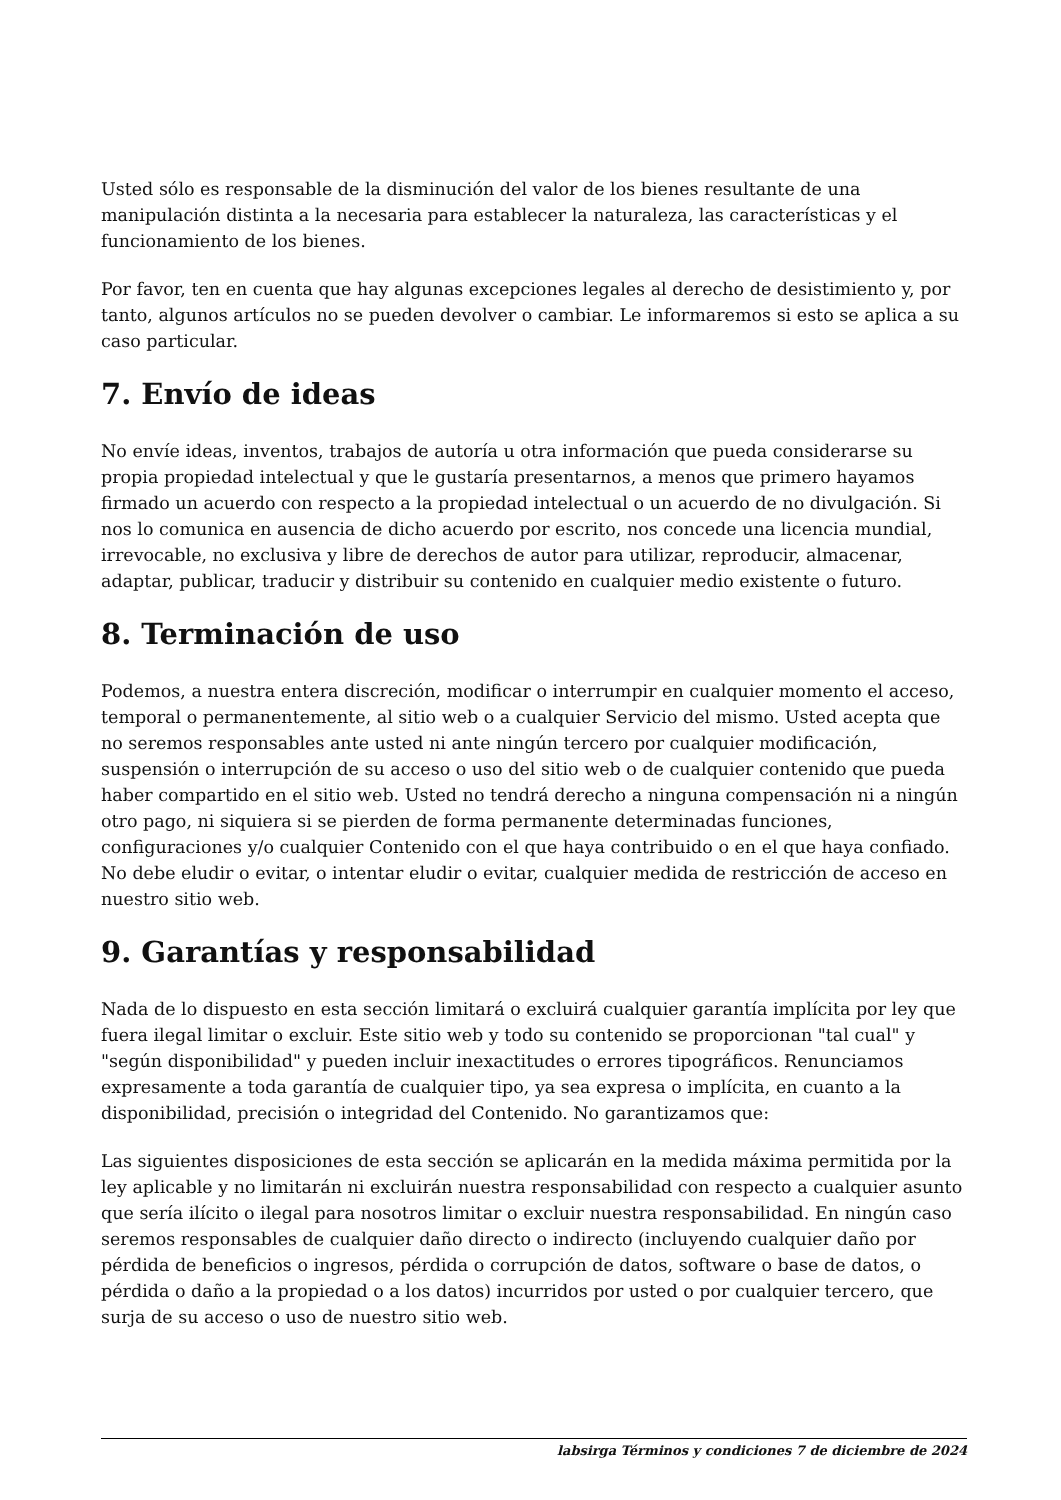Usted sólo es responsable de la disminución del valor de los bienes resultante de una manipulación distinta a la necesaria para establecer la naturaleza, las características y el funcionamiento de los bienes.
Por favor, ten en cuenta que hay algunas excepciones legales al derecho de desistimiento y, por tanto, algunos artículos no se pueden devolver o cambiar. Le informaremos si esto se aplica a su caso particular.
7. Envío de ideas
No envíe ideas, inventos, trabajos de autoría u otra información que pueda considerarse su propia propiedad intelectual y que le gustaría presentarnos, a menos que primero hayamos firmado un acuerdo con respecto a la propiedad intelectual o un acuerdo de no divulgación. Si nos lo comunica en ausencia de dicho acuerdo por escrito, nos concede una licencia mundial, irrevocable, no exclusiva y libre de derechos de autor para utilizar, reproducir, almacenar, adaptar, publicar, traducir y distribuir su contenido en cualquier medio existente o futuro.
8. Terminación de uso
Podemos, a nuestra entera discreción, modificar o interrumpir en cualquier momento el acceso, temporal o permanentemente, al sitio web o a cualquier Servicio del mismo. Usted acepta que no seremos responsables ante usted ni ante ningún tercero por cualquier modificación, suspensión o interrupción de su acceso o uso del sitio web o de cualquier contenido que pueda haber compartido en el sitio web. Usted no tendrá derecho a ninguna compensación ni a ningún otro pago, ni siquiera si se pierden de forma permanente determinadas funciones, configuraciones y/o cualquier Contenido con el que haya contribuido o en el que haya confiado. No debe eludir o evitar, o intentar eludir o evitar, cualquier medida de restricción de acceso en nuestro sitio web.
9. Garantías y responsabilidad
Nada de lo dispuesto en esta sección limitará o excluirá cualquier garantía implícita por ley que fuera ilegal limitar o excluir. Este sitio web y todo su contenido se proporcionan "tal cual" y "según disponibilidad" y pueden incluir inexactitudes o errores tipográficos. Renunciamos expresamente a toda garantía de cualquier tipo, ya sea expresa o implícita, en cuanto a la disponibilidad, precisión o integridad del Contenido. No garantizamos que:
Las siguientes disposiciones de esta sección se aplicarán en la medida máxima permitida por la ley aplicable y no limitarán ni excluirán nuestra responsabilidad con respecto a cualquier asunto que sería ilícito o ilegal para nosotros limitar o excluir nuestra responsabilidad. En ningún caso seremos responsables de cualquier daño directo o indirecto (incluyendo cualquier daño por pérdida de beneficios o ingresos, pérdida o corrupción de datos, software o base de datos, o pérdida o daño a la propiedad o a los datos) incurridos por usted o por cualquier tercero, que surja de su acceso o uso de nuestro sitio web.
labsirga Términos y condiciones 7 de diciembre de 2024